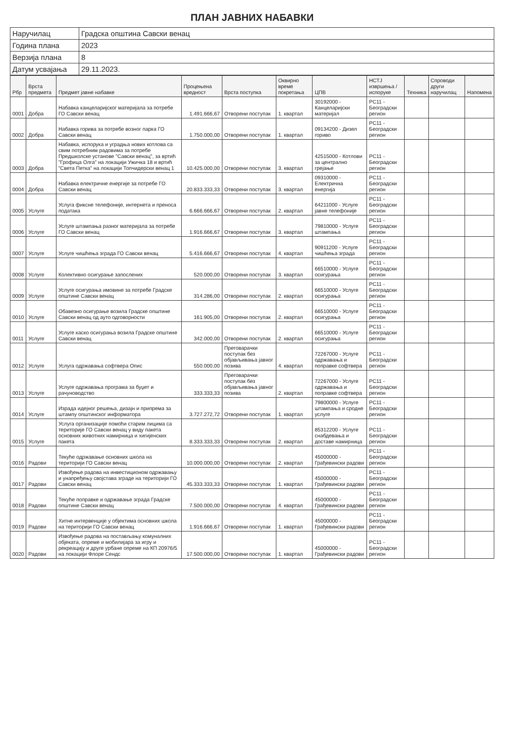ПЛАН ЈАВНИХ НАБАВКИ
| Наручилац | Градска општина Савски венац |
| Година плана | 2023 |
| Верзија плана | 8 |
| Датум усвајања | 29.11.2023. |
| Рбр | Врста предмета | Предмет јавне набавке | Процењена вредност | Врста поступка | Оквирно време покретања | ЦПВ | НСТЈ извршења / испоруке | Техника | Спроводи други наручилац | Напомена |
| --- | --- | --- | --- | --- | --- | --- | --- | --- | --- | --- |
| 0001 | Добра | Набавка канцеларијског материјала за потребе ГО Савски венац | 1.491.666,67 | Отворени поступак | 1. квартал | 30192000 - Канцеларијски материјал | РС11 - Београдски регион | | | |
| 0002 | Добра | Набавка горива за потребе возног парка ГО Савски венац | 1.750.000,00 | Отворени поступак | 1. квартал | 09134200 - Дизел гориво | РС11 - Београдски регион | | | |
| 0003 | Добра | Набавка, испорука и уградња нових котлова са свим потребним радовима за потребе Предшколске установе "Савски венац", за вртић "Грофица Олга" на локацији Ужичка 18 и вртић "Света Петка" на локацији Топчидерски венац 1 | 10.425.000,00 | Отворени поступак | 3. квартал | 42515000 - Котлови за централно грејање | РС11 - Београдски регион | | | |
| 0004 | Добра | Набавка електричне енергије за потребе ГО Савски венац | 20.833.333,33 | Отворени поступак | 3. квартал | 09310000 - Електрична енергија | РС11 - Београдски регион | | | |
| 0005 | Услуге | Услуга фиксне телефоније, интернета и преноса података | 6.666.666,67 | Отворени поступак | 2. квартал | 64211000 - Услуге јавне телефоније | РС11 - Београдски регион | | | |
| 0006 | Услуге | Услуге штампања разног материјала за потребе ГО Савски венац | 1.916.666,67 | Отворени поступак | 3. квартал | 79810000 - Услуге штампања | РС11 - Београдски регион | | | |
| 0007 | Услуге | Услуге чишћења зграда ГО Савски венац | 5.416.666,67 | Отворени поступак | 4. квартал | 90911200 - Услуге чишћења зграда | РС11 - Београдски регион | | | |
| 0008 | Услуге | Колективно осигурање запослених | 520.000,00 | Отворени поступак | 3. квартал | 66510000 - Услуге осигурања | РС11 - Београдски регион | | | |
| 0009 | Услуге | Услуге осигурања имовине за потребе Градске општине Савски венац | 314.286,00 | Отворени поступак | 2. квартал | 66510000 - Услуге осигурања | РС11 - Београдски регион | | | |
| 0010 | Услуге | Обавезно осигурање возила Градске општине Савски венац од ауто одговорности | 161.905,00 | Отворени поступак | 2. квартал | 66510000 - Услуге осигурања | РС11 - Београдски регион | | | |
| 0011 | Услуге | Услуге каско осигурања возила Градске општине Савски венац | 342.000,00 | Отворени поступак | 2. квартал | 66510000 - Услуге осигурања | РС11 - Београдски регион | | | |
| 0012 | Услуге | Услуга одржавања софтвера Опис | 550.000,00 | Преговарачки поступак без објављивања јавног позива | 4. квартал | 72267000 - Услуге одржавања и поправке софтвера | РС11 - Београдски регион | | | |
| 0013 | Услуге | Услуге одржавања програма за буџет и рачуноводство | 333.333,33 | Преговарачки поступак без објављивања јавног позива | 2. квартал | 72267000 - Услуге одржавања и поправке софтвера | РС11 - Београдски регион | | | |
| 0014 | Услуге | Израда идејног решења, дизајн и припрема за штампу општинског информатора | 3.727.272,72 | Отворени поступак | 1. квартал | 79800000 - Услуге штампања и сродне услуге | РС11 - Београдски регион | | | |
| 0015 | Услуге | Услуга организације помоћи старим лицима са територије ГО Савски венац у виду пакета основних животних намирница и хигијенских пакета | 8.333.333,33 | Отворени поступак | 2. квартал | 85312200 - Услуге снабдевања и доставе намирница | РС11 - Београдски регион | | | |
| 0016 | Радови | Текуће одржавање основних школа на територији ГО Савски венац | 10.000.000,00 | Отворени поступак | 2. квартал | 45000000 - Грађевински радови | РС11 - Београдски регион | | | |
| 0017 | Радови | Извођење радова на инвестиционом одржавању и унапређењу својстава зграде на територији ГО Савски венац | 45.333.333,33 | Отворени поступак | 1. квартал | 45000000 - Грађевински радови | РС11 - Београдски регион | | | |
| 0018 | Радови | Текуће поправке и одржавање зграда Градске општине Савски венац | 7.500.000,00 | Отворени поступак | 4. квартал | 45000000 - Грађевински радови | РС11 - Београдски регион | | | |
| 0019 | Радови | Хитне интервенције у објектима основних школа на територији ГО Савски венац | 1.916.666,67 | Отворени поступак | 1. квартал | 45000000 - Грађевински радови | РС11 - Београдски регион | | | |
| 0020 | Радови | Извођење радова на постављању комуналних објеката, опреме и мобилијара за игру и рекреацију и друге урбане опреме на КП 20976/5 на локацији Флоре Сендс | 17.500.000,00 | Отворени поступак | 1. квартал | 45000000 - Грађевински радови | РС11 - Београдски регион | | | |